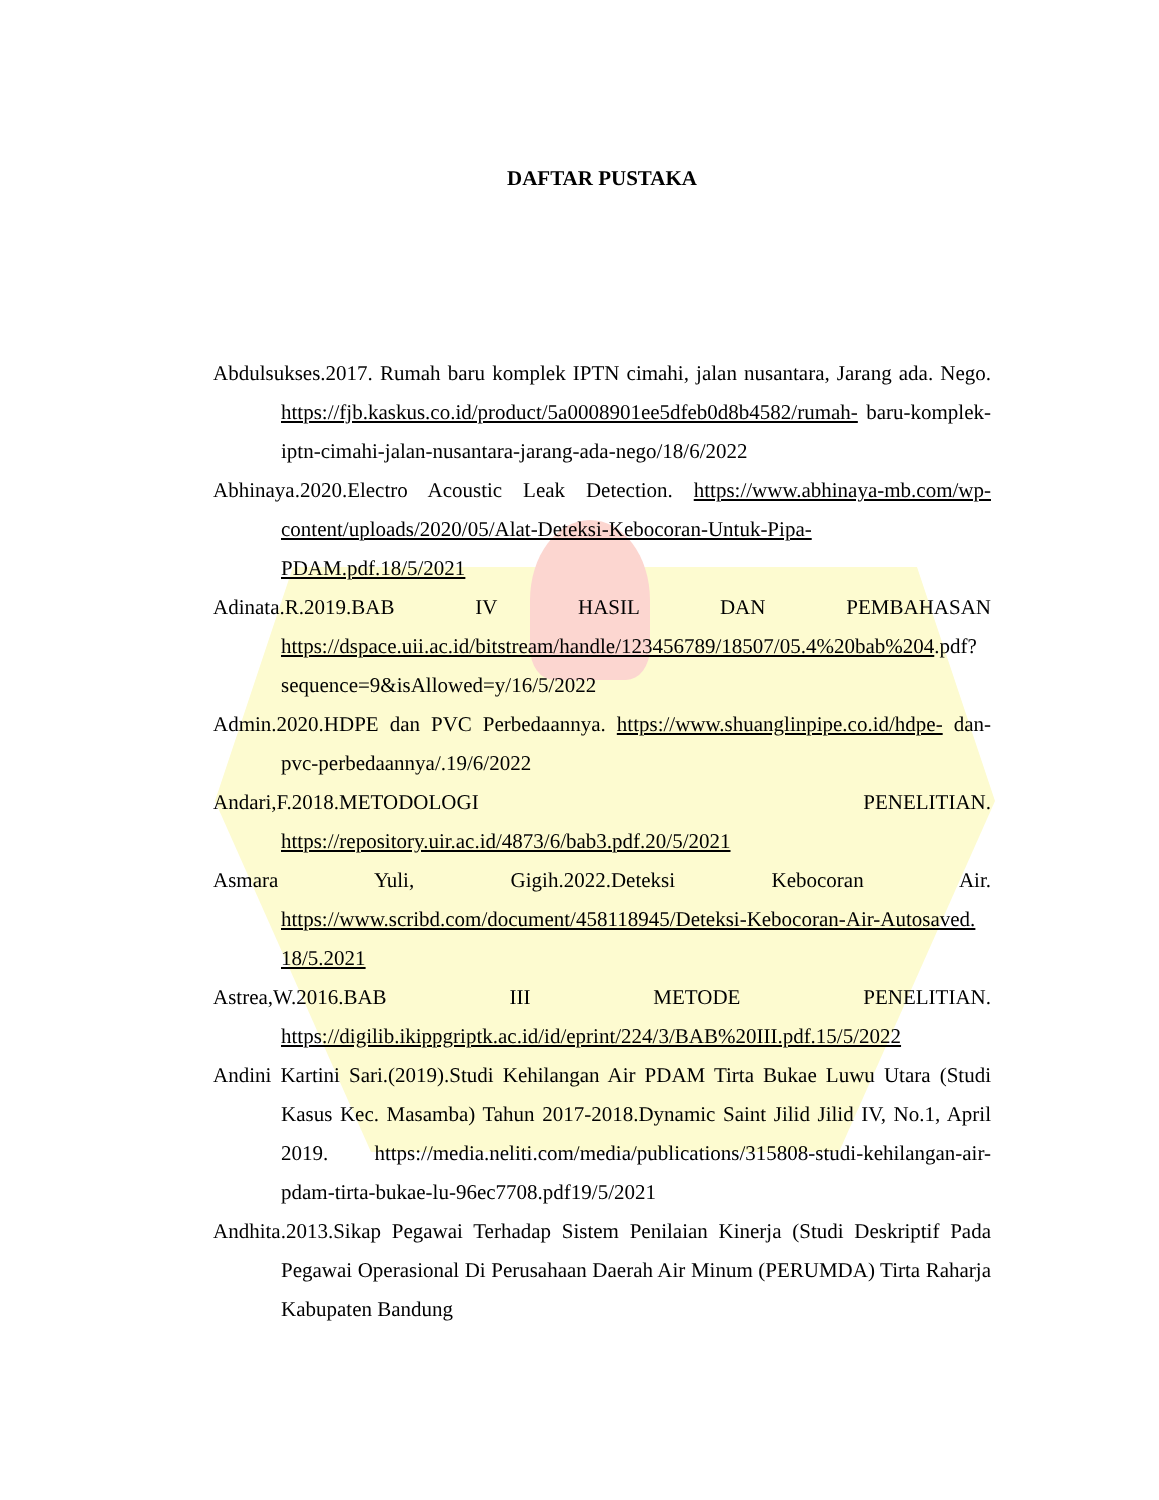DAFTAR PUSTAKA
Abdulsukses.2017. Rumah baru komplek IPTN cimahi, jalan nusantara, Jarang ada. Nego. https://fjb.kaskus.co.id/product/5a0008901ee5dfeb0d8b4582/rumah- baru-komplek-iptn-cimahi-jalan-nusantara-jarang-ada-nego/18/6/2022
Abhinaya.2020.Electro Acoustic Leak Detection. https://www.abhinaya-mb.com/wp-content/uploads/2020/05/Alat-Deteksi-Kebocoran-Untuk-Pipa-PDAM.pdf.18/5/2021
Adinata.R.2019.BAB IV HASIL DAN PEMBAHASAN https://dspace.uii.ac.id/bitstream/handle/123456789/18507/05.4%20bab%204.pdf?sequence=9&isAllowed=y/16/5/2022
Admin.2020.HDPE dan PVC Perbedaannya. https://www.shuanglinpipe.co.id/hdpe- dan-pvc-perbedaannya/.19/6/2022
Andari,F.2018.METODOLOGI PENELITIAN. https://repository.uir.ac.id/4873/6/bab3.pdf.20/5/2021
Asmara Yuli, Gigih.2022.Deteksi Kebocoran Air. https://www.scribd.com/document/458118945/Deteksi-Kebocoran-Air-Autosaved. 18/5.2021
Astrea,W.2016.BAB III METODE PENELITIAN. https://digilib.ikippgriptk.ac.id/id/eprint/224/3/BAB%20III.pdf.15/5/2022
Andini Kartini Sari.(2019).Studi Kehilangan Air PDAM Tirta Bukae Luwu Utara (Studi Kasus Kec. Masamba) Tahun 2017-2018.Dynamic Saint Jilid Jilid IV, No.1, April 2019. https://media.neliti.com/media/publications/315808-studi-kehilangan-air-pdam-tirta-bukae-lu-96ec7708.pdf19/5/2021
Andhita.2013.Sikap Pegawai Terhadap Sistem Penilaian Kinerja (Studi Deskriptif Pada Pegawai Operasional Di Perusahaan Daerah Air Minum (PERUMDA) Tirta Raharja Kabupaten Bandung